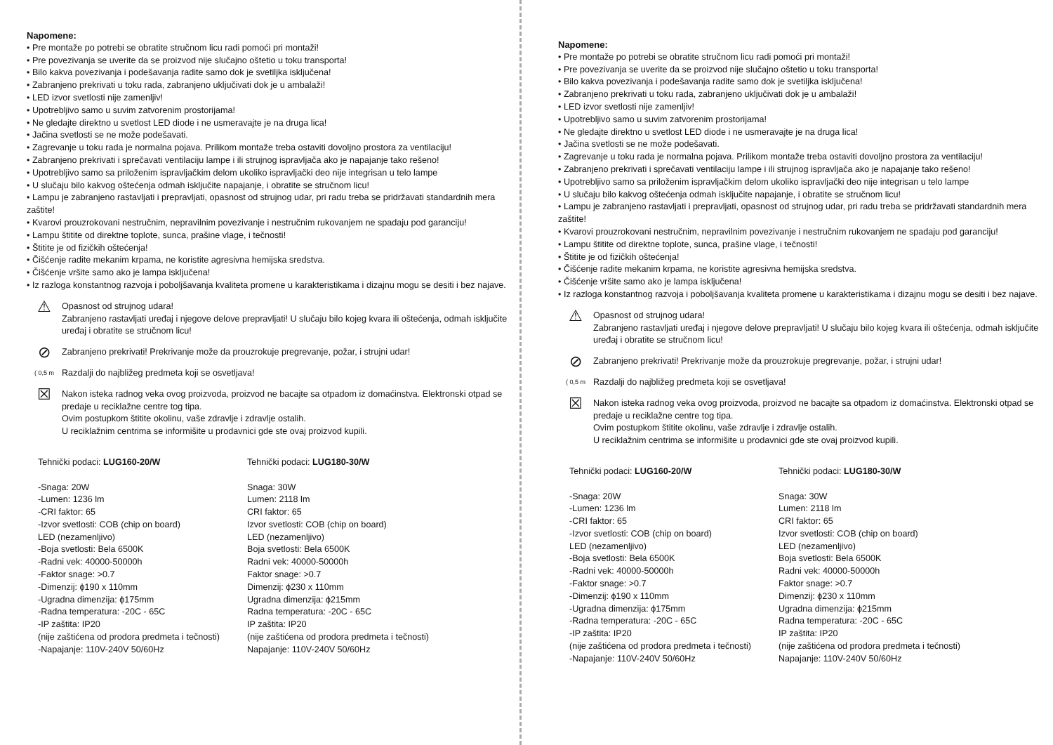Napomene:
• Pre montaže po potrebi se obratite stručnom licu radi pomoći pri montaži!
• Pre povezivanja se uverite da se proizvod nije slučajno oštetio u toku transporta!
• Bilo kakva povezivanja i podešavanja radite samo dok je svetiljka isključena!
• Zabranjeno prekrivati u toku rada, zabranjeno uključivati dok je u ambalaži!
• LED izvor svetlosti nije zamenljiv!
• Upotrebljivo samo u suvim zatvorenim prostorijama!
• Ne gledajte direktno u svetlost LED diode i ne usmeravajte je na druga lica!
• Jačina svetlosti se ne može podešavati.
• Zagrevanje u toku rada je normalna pojava. Prilikom montaže treba ostaviti dovoljno prostora za ventilaciju!
• Zabranjeno prekrivati i sprečavati ventilaciju lampe i ili strujnog ispravljača ako je napajanje tako rešeno!
• Upotrebljivo samo sa priloženim ispravljačkim delom ukoliko ispravljački deo nije integrisan u telo lampe
• U slučaju bilo kakvog oštećenja odmah isključite napajanje, i obratite se stručnom licu!
• Lampu je zabranjeno rastavljati i prepravljati, opasnost od strujnog udar, pri radu treba se pridržavati standardnih mera zaštite!
• Kvarovi prouzrokovani nestručnim, nepravilnim povezivanje i nestručnim rukovanjem ne spadaju pod garanciju!
• Lampu štitite od direktne toplote, sunca, prašine vlage, i tečnosti!
• Štitite je od fizičkih oštećenja!
• Čišćenje radite mekanim krpama, ne koristite agresivna hemijska sredstva.
• Čišćenje vršite samo ako je lampa isključena!
• Iz razloga konstantnog razvoja i poboljšavanja kvaliteta promene u karakteristikama i dizajnu mogu se desiti i bez najave.
⚠
Opasnost od strujnog udara!
Zabranjeno rastavljati uređaj i njegove delove prepravljati! U slučaju bilo kojeg kvara ili oštećenja, odmah isključite uređaj i obratite se stručnom licu!
⊘
Zabranjeno prekrivati! Prekrivanje može da prouzrokuje pregrevanje, požar, i strujni udar!
( 0,5 m
Razdalji do najbližeg predmeta koji se osvetljava!
☒
Nakon isteka radnog veka ovog proizvoda, proizvod ne bacajte sa otpadom iz domaćinstva. Elektronski otpad se predaje u reciklažne centre tog tipa.
Ovim postupkom štitite okolinu, vaše zdravlje i zdravlje ostalih.
U reciklažnim centrima se informišite u prodavnici gde ste ovaj proizvod kupili.
Tehnički podaci: LUG160-20/W
-Snaga: 20W
-Lumen: 1236 lm
-CRI faktor: 65
-Izvor svetlosti: COB (chip on board)
LED (nezamenljivo)
-Boja svetlosti: Bela 6500K
-Radni vek: 40000-50000h
-Faktor snage: >0.7
-Dimenzij: ϕ190 x 110mm
-Ugradna dimenzija: ϕ175mm
-Radna temperatura: -20C - 65C
-IP zaštita: IP20
(nije zaštićena od prodora predmeta i tečnosti)
-Napajanje: 110V-240V 50/60Hz
Tehnički podaci: LUG180-30/W
Snaga: 30W
Lumen: 2118 lm
CRI faktor: 65
Izvor svetlosti: COB (chip on board)
LED (nezamenljivo)
Boja svetlosti: Bela 6500K
Radni vek: 40000-50000h
Faktor snage: >0.7
Dimenzij: ϕ230 x 110mm
Ugradna dimenzija: ϕ215mm
Radna temperatura: -20C - 65C
IP zaštita: IP20
(nije zaštićena od prodora predmeta i tečnosti)
Napajanje: 110V-240V 50/60Hz
Napomene:
• Pre montaže po potrebi se obratite stručnom licu radi pomoći pri montaži!
• Pre povezivanja se uverite da se proizvod nije slučajno oštetio u toku transporta!
• Bilo kakva povezivanja i podešavanja radite samo dok je svetiljka isključena!
• Zabranjeno prekrivati u toku rada, zabranjeno uključivati dok je u ambalaži!
• LED izvor svetlosti nije zamenljiv!
• Upotrebljivo samo u suvim zatvorenim prostorijama!
• Ne gledajte direktno u svetlost LED diode i ne usmeravajte je na druga lica!
• Jačina svetlosti se ne može podešavati.
• Zagrevanje u toku rada je normalna pojava. Prilikom montaže treba ostaviti dovoljno prostora za ventilaciju!
• Zabranjeno prekrivati i sprečavati ventilaciju lampe i ili strujnog ispravljača ako je napajanje tako rešeno!
• Upotrebljivo samo sa priloženim ispravljačkim delom ukoliko ispravljački deo nije integrisan u telo lampe
• U slučaju bilo kakvog oštećenja odmah isključite napajanje, i obratite se stručnom licu!
• Lampu je zabranjeno rastavljati i prepravljati, opasnost od strujnog udar, pri radu treba se pridržavati standardnih mera zaštite!
• Kvarovi prouzrokovani nestručnim, nepravilnim povezivanje i nestručnim rukovanjem ne spadaju pod garanciju!
• Lampu štitite od direktne toplote, sunca, prašine vlage, i tečnosti!
• Štitite je od fizičkih oštećenja!
• Čišćenje radite mekanim krpama, ne koristite agresivna hemijska sredstva.
• Čišćenje vršite samo ako je lampa isključena!
• Iz razloga konstantnog razvoja i poboljšavanja kvaliteta promene u karakteristikama i dizajnu mogu se desiti i bez najave.
⚠
Opasnost od strujnog udara!
Zabranjeno rastavljati uređaj i njegove delove prepravljati! U slučaju bilo kojeg kvara ili oštećenja, odmah isključite uređaj i obratite se stručnom licu!
⊘
Zabranjeno prekrivati! Prekrivanje može da prouzrokuje pregrevanje, požar, i strujni udar!
( 0,5 m
Razdalji do najbližeg predmeta koji se osvetljava!
☒
Nakon isteka radnog veka ovog proizvoda, proizvod ne bacajte sa otpadom iz domaćinstva. Elektronski otpad se predaje u reciklažne centre tog tipa.
Ovim postupkom štitite okolinu, vaše zdravlje i zdravlje ostalih.
U reciklažnim centrima se informišite u prodavnici gde ste ovaj proizvod kupili.
Tehnički podaci: LUG160-20/W
-Snaga: 20W
-Lumen: 1236 lm
-CRI faktor: 65
-Izvor svetlosti: COB (chip on board)
LED (nezamenljivo)
-Boja svetlosti: Bela 6500K
-Radni vek: 40000-50000h
-Faktor snage: >0.7
-Dimenzij: ϕ190 x 110mm
-Ugradna dimenzija: ϕ175mm
-Radna temperatura: -20C - 65C
-IP zaštita: IP20
(nije zaštićena od prodora predmeta i tečnosti)
-Napajanje: 110V-240V 50/60Hz
Tehnički podaci: LUG180-30/W
Snaga: 30W
Lumen: 2118 lm
CRI faktor: 65
Izvor svetlosti: COB (chip on board)
LED (nezamenljivo)
Boja svetlosti: Bela 6500K
Radni vek: 40000-50000h
Faktor snage: >0.7
Dimenzij: ϕ230 x 110mm
Ugradna dimenzija: ϕ215mm
Radna temperatura: -20C - 65C
IP zaštita: IP20
(nije zaštićena od prodora predmeta i tečnosti)
Napajanje: 110V-240V 50/60Hz